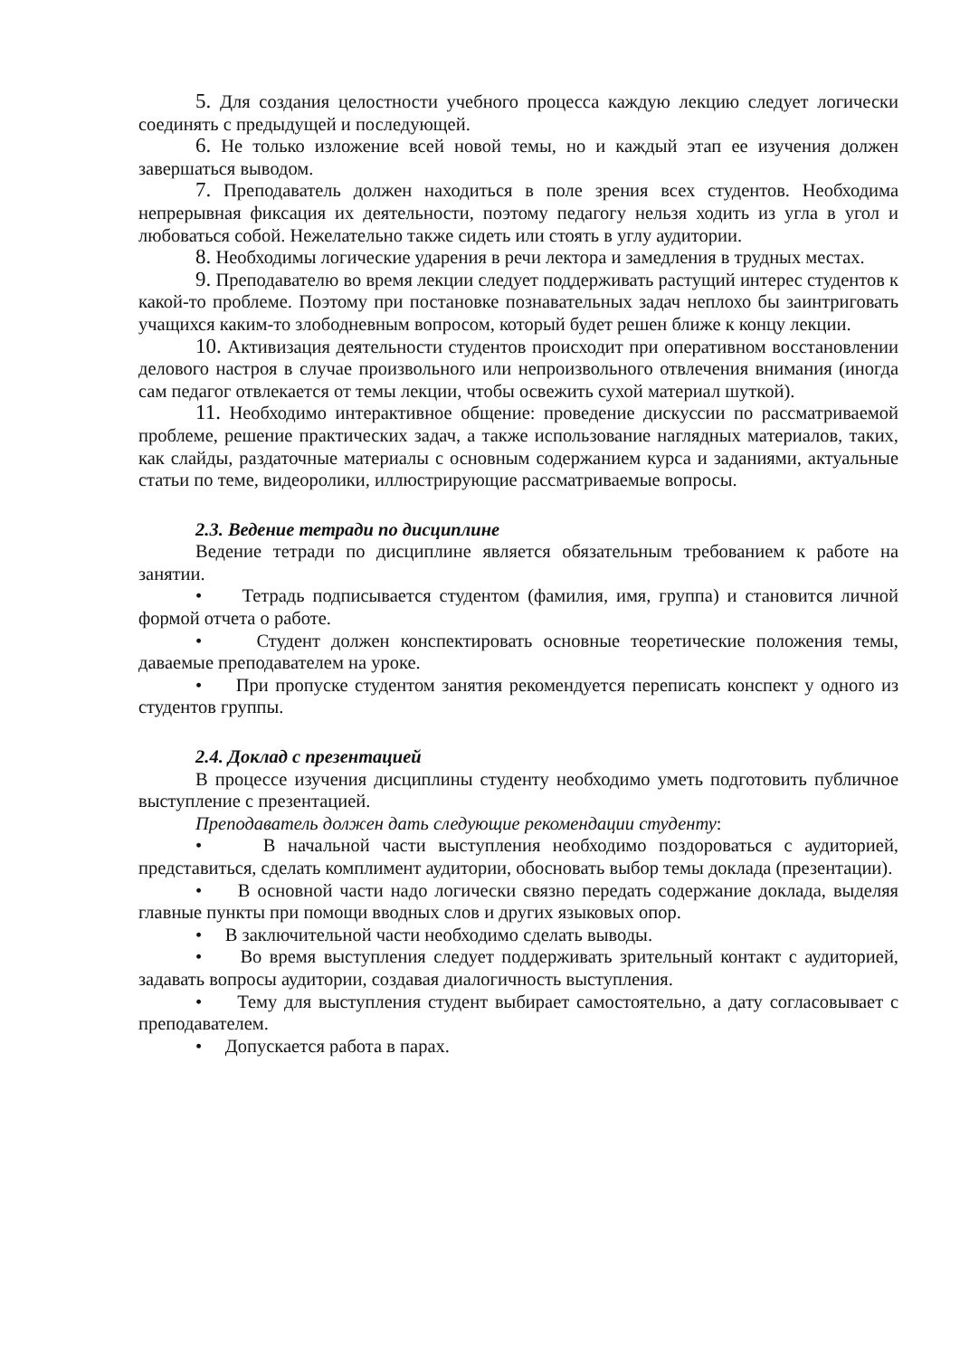5. Для создания целостности учебного процесса каждую лекцию следует логически соединять с предыдущей и последующей.
6. Не только изложение всей новой темы, но и каждый этап ее изучения должен завершаться выводом.
7. Преподаватель должен находиться в поле зрения всех студентов. Необходима непрерывная фиксация их деятельности, поэтому педагогу нельзя ходить из угла в угол и любоваться собой. Нежелательно также сидеть или стоять в углу аудитории.
8. Необходимы логические ударения в речи лектора и замедления в трудных местах.
9. Преподавателю во время лекции следует поддерживать растущий интерес студентов к какой-то проблеме. Поэтому при постановке познавательных задач неплохо бы заинтриговать учащихся каким-то злободневным вопросом, который будет решен ближе к концу лекции.
10. Активизация деятельности студентов происходит при оперативном восстановлении делового настроя в случае произвольного или непроизвольного отвлечения внимания (иногда сам педагог отвлекается от темы лекции, чтобы освежить сухой материал шуткой).
11. Необходимо интерактивное общение: проведение дискуссии по рассматриваемой проблеме, решение практических задач, а также использование наглядных материалов, таких, как слайды, раздаточные материалы с основным содержанием курса и заданиями, актуальные статьи по теме, видеоролики, иллюстрирующие рассматриваемые вопросы.
2.3. Ведение тетради по дисциплине
Ведение тетради по дисциплине является обязательным требованием к работе на занятии.
• Тетрадь подписывается студентом (фамилия, имя, группа) и становится личной формой отчета о работе.
• Студент должен конспектировать основные теоретические положения темы, даваемые преподавателем на уроке.
• При пропуске студентом занятия рекомендуется переписать конспект у одного из студентов группы.
2.4. Доклад с презентацией
В процессе изучения дисциплины студенту необходимо уметь подготовить публичное выступление с презентацией.
Преподаватель должен дать следующие рекомендации студенту:
• В начальной части выступления необходимо поздороваться с аудиторией, представиться, сделать комплимент аудитории, обосновать выбор темы доклада (презентации).
• В основной части надо логически связно передать содержание доклада, выделяя главные пункты при помощи вводных слов и других языковых опор.
• В заключительной части необходимо сделать выводы.
• Во время выступления следует поддерживать зрительный контакт с аудиторией, задавать вопросы аудитории, создавая диалогичность выступления.
• Тему для выступления студент выбирает самостоятельно, а дату согласовывает с преподавателем.
• Допускается работа в парах.